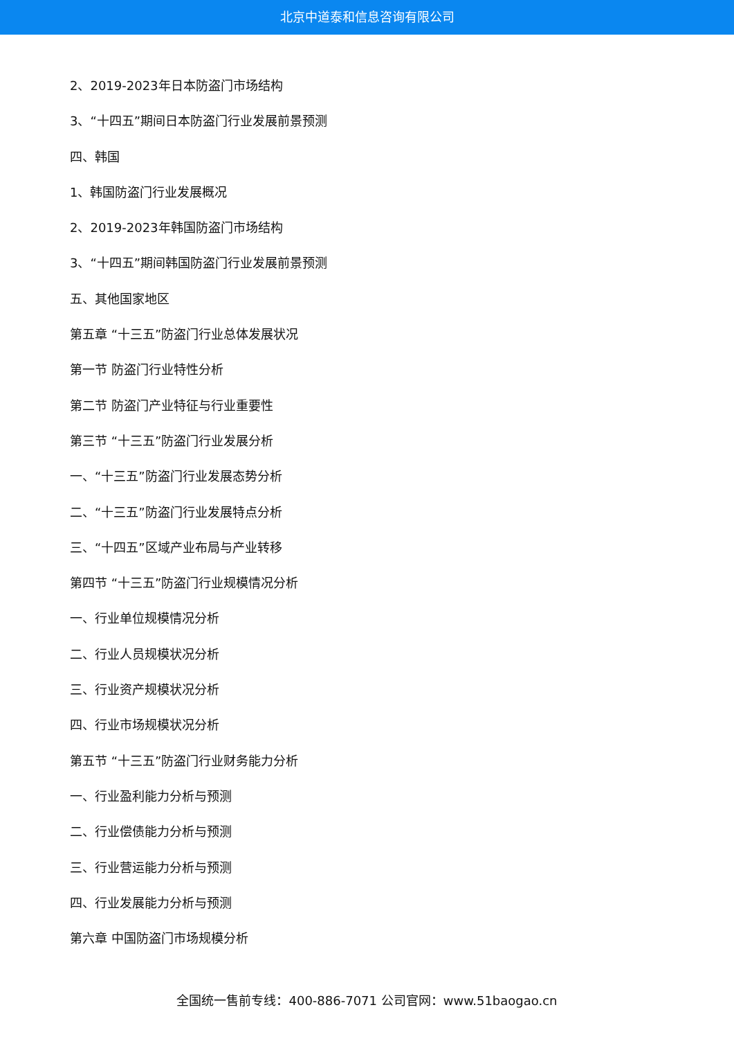北京中道泰和信息咨询有限公司
2、2019-2023年日本防盗门市场结构
3、“十四五”期间日本防盗门行业发展前景预测
四、韩国
1、韩国防盗门行业发展概况
2、2019-2023年韩国防盗门市场结构
3、“十四五”期间韩国防盗门行业发展前景预测
五、其他国家地区
第五章 “十三五”防盗门行业总体发展状况
第一节 防盗门行业特性分析
第二节 防盗门产业特征与行业重要性
第三节 “十三五”防盗门行业发展分析
一、“十三五”防盗门行业发展态势分析
二、“十三五”防盗门行业发展特点分析
三、“十四五”区域产业布局与产业转移
第四节 “十三五”防盗门行业规模情况分析
一、行业单位规模情况分析
二、行业人员规模状况分析
三、行业资产规模状况分析
四、行业市场规模状况分析
第五节 “十三五”防盗门行业财务能力分析
一、行业盈利能力分析与预测
二、行业偿债能力分析与预测
三、行业营运能力分析与预测
四、行业发展能力分析与预测
第六章 中国防盗门市场规模分析
全国统一售前专线：400-886-7071 公司官网：www.51baogao.cn